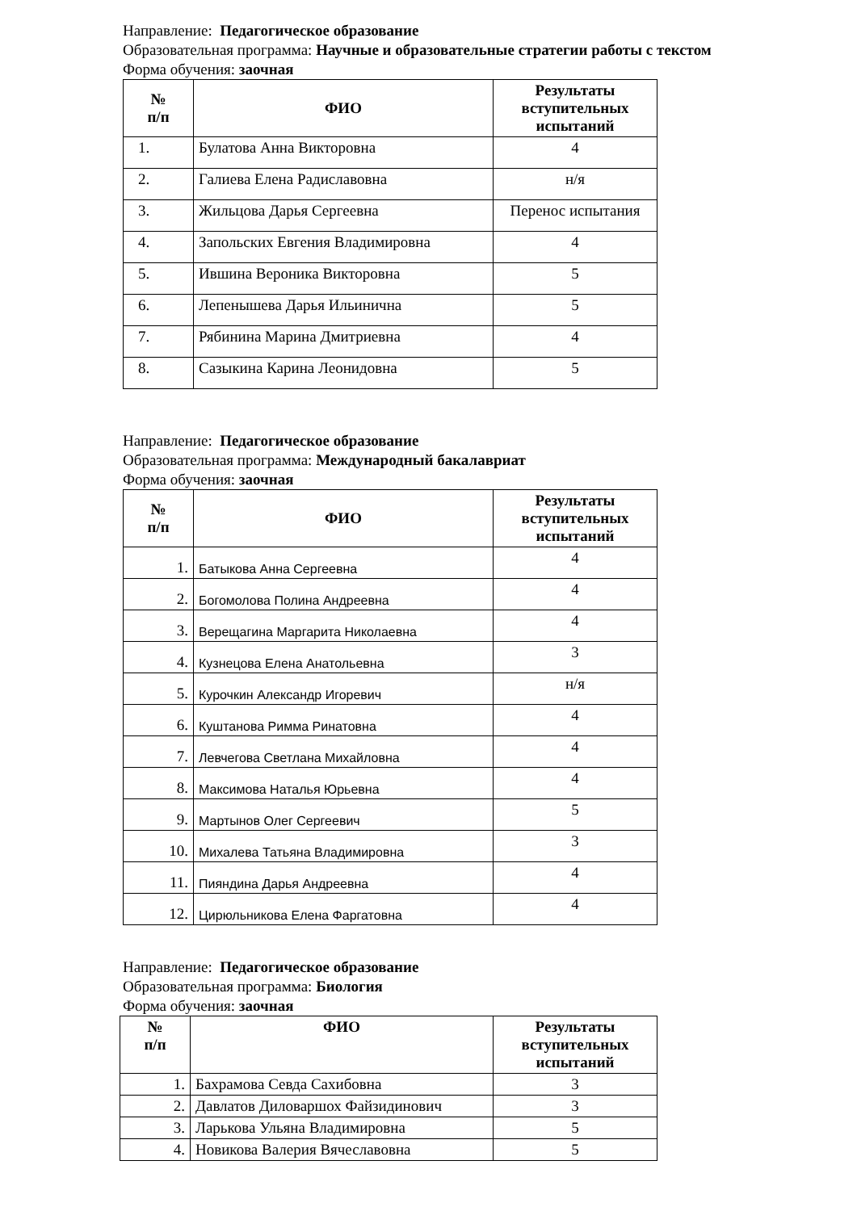Направление: Педагогическое образование
Образовательная программа: Научные и образовательные стратегии работы с текстом
Форма обучения: заочная
| № п/п | ФИО | Результаты вступительных испытаний |
| --- | --- | --- |
| 1. | Булатова Анна Викторовна | 4 |
| 2. | Галиева Елена Радиславовна | н/я |
| 3. | Жильцова Дарья Сергеевна | Перенос испытания |
| 4. | Запольских Евгения Владимировна | 4 |
| 5. | Ившина Вероника Викторовна | 5 |
| 6. | Лепенышева Дарья Ильинична | 5 |
| 7. | Рябинина Марина Дмитриевна | 4 |
| 8. | Сазыкина Карина Леонидовна | 5 |
Направление: Педагогическое образование
Образовательная программа: Международный бакалавриат
Форма обучения: заочная
| № п/п | ФИО | Результаты вступительных испытаний |
| --- | --- | --- |
| 1. | Батыкова Анна Сергеевна | 4 |
| 2. | Богомолова Полина Андреевна | 4 |
| 3. | Верещагина Маргарита Николаевна | 4 |
| 4. | Кузнецова Елена Анатольевна | 3 |
| 5. | Курочкин Александр Игоревич | н/я |
| 6. | Куштанова Римма Ринатовна | 4 |
| 7. | Левчегова Светлана Михайловна | 4 |
| 8. | Максимова Наталья Юрьевна | 4 |
| 9. | Мартынов Олег Сергеевич | 5 |
| 10. | Михалева Татьяна Владимировна | 3 |
| 11. | Пияндина Дарья Андреевна | 4 |
| 12. | Цирюльникова Елена Фаргатовна | 4 |
Направление: Педагогическое образование
Образовательная программа: Биология
Форма обучения: заочная
| № п/п | ФИО | Результаты вступительных испытаний |
| --- | --- | --- |
| 1. | Бахрамова Севда Сахибовна | 3 |
| 2. | Давлатов Диловаршох Файзидинович | 3 |
| 3. | Ларькова Ульяна Владимировна | 5 |
| 4. | Новикова Валерия Вячеславовна | 5 |